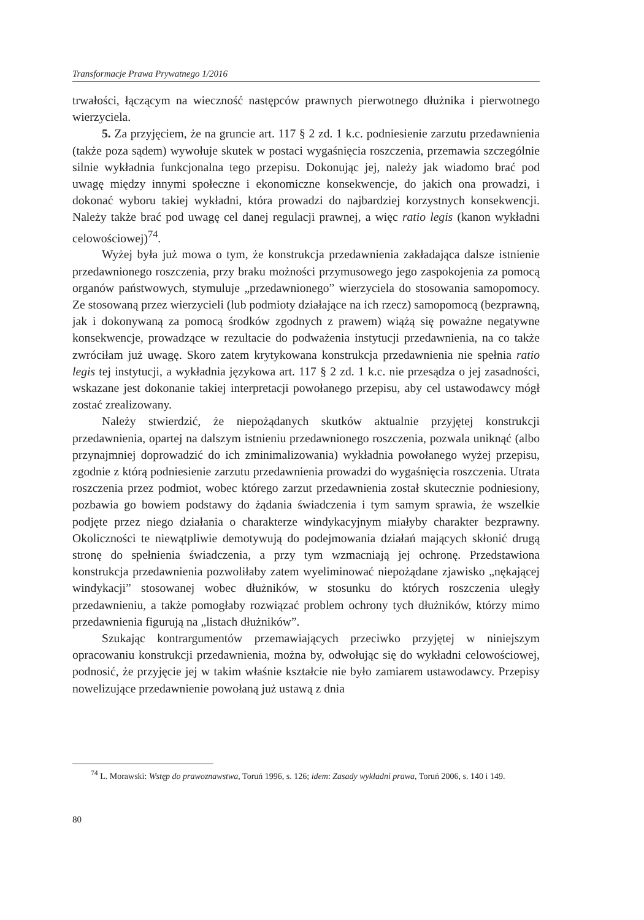Transformacje Prawa Prywatnego 1/2016
trwałości, łączącym na wieczność następców prawnych pierwotnego dłużnika i pierwotnego wierzyciela.
5. Za przyjęciem, że na gruncie art. 117 § 2 zd. 1 k.c. podniesienie zarzutu przedawnienia (także poza sądem) wywołuje skutek w postaci wygaśnięcia roszczenia, przemawia szczególnie silnie wykładnia funkcjonalna tego przepisu. Dokonując jej, należy jak wiadomo brać pod uwagę między innymi społeczne i ekonomiczne konsekwencje, do jakich ona prowadzi, i dokonać wyboru takiej wykładni, która prowadzi do najbardziej korzystnych konsekwencji. Należy także brać pod uwagę cel danej regulacji prawnej, a więc ratio legis (kanon wykładni celowościowej)<sup>74</sup>.
Wyżej była już mowa o tym, że konstrukcja przedawnienia zakładająca dalsze istnienie przedawnionego roszczenia, przy braku możności przymusowego jego zaspokojenia za pomocą organów państwowych, stymuluje „przedawnionego” wierzyciela do stosowania samopomocy. Ze stosowaną przez wierzycieli (lub podmioty działające na ich rzecz) samopomocą (bezprawną, jak i dokonywaną za pomocą środków zgodnych z prawem) wiążą się poważne negatywne konsekwencje, prowadzące w rezultacie do podważenia instytucji przedawnienia, na co także zwróciłam już uwagę. Skoro zatem krytykowana konstrukcja przedawnienia nie spełnia ratio legis tej instytucji, a wykładnia językowa art. 117 § 2 zd. 1 k.c. nie przesądza o jej zasadności, wskazane jest dokonanie takiej interpretacji powołanego przepisu, aby cel ustawodawcy mógł zostać zrealizowany.
Należy stwierdzić, że niepożądanych skutków aktualnie przyjętej konstrukcji przedawnienia, opartej na dalszym istnieniu przedawnionego roszczenia, pozwala uniknąć (albo przynajmniej doprowadzić do ich zminimalizowania) wykładnia powołanego wyżej przepisu, zgodnie z którą podniesienie zarzutu przedawnienia prowadzi do wygaśnięcia roszczenia. Utrata roszczenia przez podmiot, wobec którego zarzut przedawnienia został skutecznie podniesiony, pozbawia go bowiem podstawy do żądania świadczenia i tym samym sprawia, że wszelkie podjęte przez niego działania o charakterze windykacyjnym miałyby charakter bezprawny. Okoliczności te niewątpliwie demotywują do podejmowania działań mających skłonić drugą stronę do spełnienia świadczenia, a przy tym wzmacniają jej ochronę. Przedstawiona konstrukcja przedawnienia pozwoliłaby zatem wyeliminować niepożądane zjawisko „nękającej windykacji” stosowanej wobec dłużników, w stosunku do których roszczenia uległy przedawnieniu, a także pomogłaby rozwiązać problem ochrony tych dłużników, którzy mimo przedawnienia figurują na „listach dłużników”.
Szukając kontrargumentów przemawiających przeciwko przyjętej w niniejszym opracowaniu konstrukcji przedawnienia, można by, odwołując się do wykładni celowościowej, podnosić, że przyjęcie jej w takim właśnie kształcie nie było zamiarem ustawodawcy. Przepisy nowelizujące przedawnienie powołaną już ustawą z dnia
<sup>74</sup> L. Morawski: Wstęp do prawoznawstwa, Toruń 1996, s. 126; idem: Zasady wykładni prawa, Toruń 2006, s. 140 i 149.
80